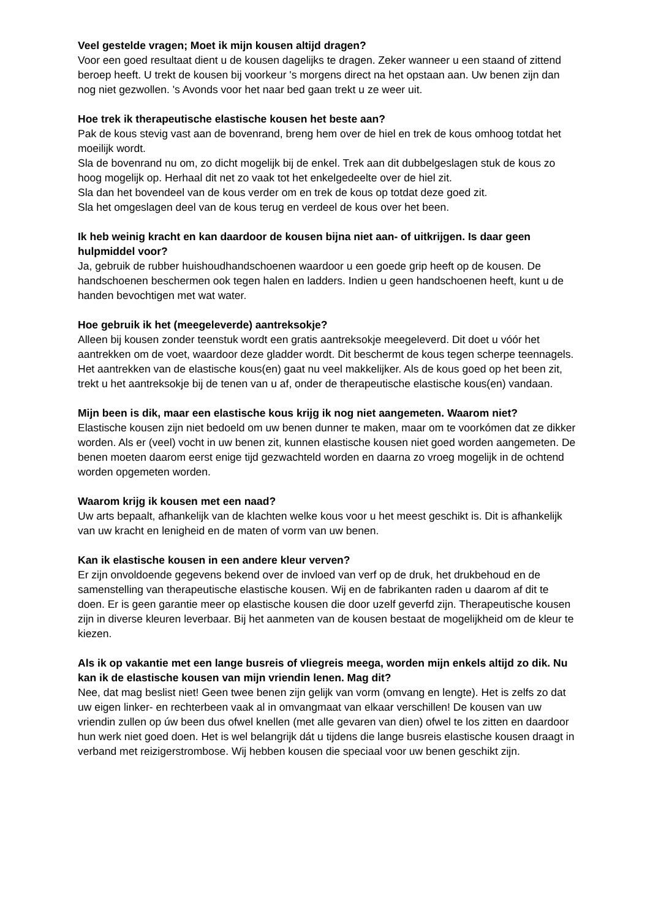Veel gestelde vragen; Moet ik mijn kousen altijd dragen?
Voor een goed resultaat dient u de kousen dagelijks te dragen. Zeker wanneer u een staand of zittend beroep heeft. U trekt de kousen bij voorkeur 's morgens direct na het opstaan aan. Uw benen zijn dan nog niet gezwollen. 's Avonds voor het naar bed gaan trekt u ze weer uit.
Hoe trek ik therapeutische elastische kousen het beste aan?
Pak de kous stevig vast aan de bovenrand, breng hem over de hiel en trek de kous omhoog totdat het moeilijk wordt.
Sla de bovenrand nu om, zo dicht mogelijk bij de enkel. Trek aan dit dubbelgeslagen stuk de kous zo hoog mogelijk op. Herhaal dit net zo vaak tot het enkelgedeelte over de hiel zit.
Sla dan het bovendeel van de kous verder om en trek de kous op totdat deze goed zit.
Sla het omgeslagen deel van de kous terug en verdeel de kous over het been.
Ik heb weinig kracht en kan daardoor de kousen bijna niet aan- of uitkrijgen. Is daar geen hulpmiddel voor?
Ja, gebruik de rubber huishoudhandschoenen waardoor u een goede grip heeft op de kousen. De handschoenen beschermen ook tegen halen en ladders. Indien u geen handschoenen heeft, kunt u de handen bevochtigen met wat water.
Hoe gebruik ik het (meegeleverde) aantreksokje?
Alleen bij kousen zonder teenstuk wordt een gratis aantreksokje meegeleverd. Dit doet u vóór het aantrekken om de voet, waardoor deze gladder wordt. Dit beschermt de kous tegen scherpe teennagels. Het aantrekken van de elastische kous(en) gaat nu veel makkelijker. Als de kous goed op het been zit, trekt u het aantreksokje bij de tenen van u af, onder de therapeutische elastische kous(en) vandaan.
Mijn been is dik, maar een elastische kous krijg ik nog niet aangemeten. Waarom niet?
Elastische kousen zijn niet bedoeld om uw benen dunner te maken, maar om te voorkómen dat ze dikker worden. Als er (veel) vocht in uw benen zit, kunnen elastische kousen niet goed worden aangemeten. De benen moeten daarom eerst enige tijd gezwachteld worden en daarna zo vroeg mogelijk in de ochtend worden opgemeten worden.
Waarom krijg ik kousen met een naad?
Uw arts bepaalt, afhankelijk van de klachten welke kous voor u het meest geschikt is. Dit is afhankelijk van uw kracht en lenigheid en de maten of vorm van uw benen.
Kan ik elastische kousen in een andere kleur verven?
Er zijn onvoldoende gegevens bekend over de invloed van verf op de druk, het drukbehoud en de samenstelling van therapeutische elastische kousen. Wij en de fabrikanten raden u daarom af dit te doen. Er is geen garantie meer op elastische kousen die door uzelf geverfd zijn. Therapeutische kousen zijn in diverse kleuren leverbaar. Bij het aanmeten van de kousen bestaat de mogelijkheid om de kleur te kiezen.
Als ik op vakantie met een lange busreis of vliegreis meega, worden mijn enkels altijd zo dik. Nu kan ik de elastische kousen van mijn vriendin lenen. Mag dit?
Nee, dat mag beslist niet! Geen twee benen zijn gelijk van vorm (omvang en lengte). Het is zelfs zo dat uw eigen linker- en rechterbeen vaak al in omvangmaat van elkaar verschillen! De kousen van uw vriendin zullen op úw been dus ofwel knellen (met alle gevaren van dien) ofwel te los zitten en daardoor hun werk niet goed doen. Het is wel belangrijk dát u tijdens die lange busreis elastische kousen draagt in verband met reizigerstrombose. Wij hebben kousen die speciaal voor uw benen geschikt zijn.